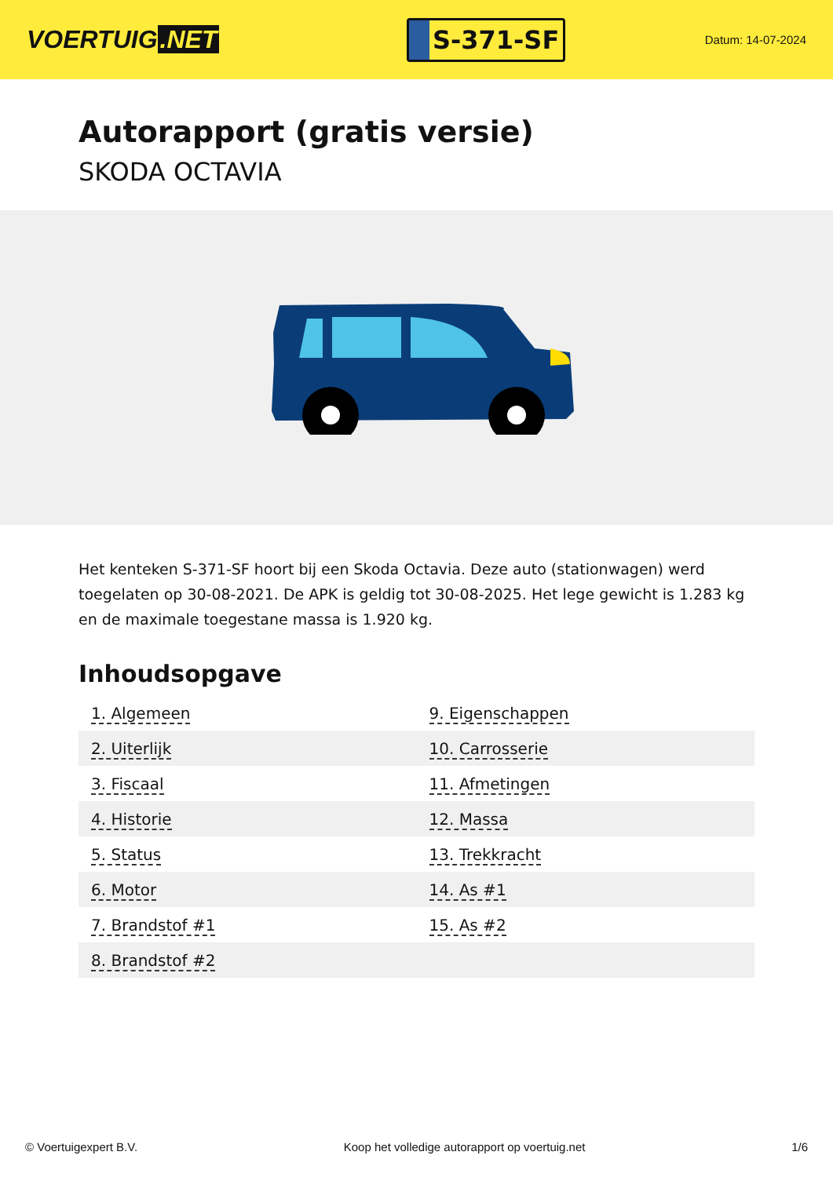VOERTUIG.NET
S-371-SF
Datum: 14-07-2024
Autorapport (gratis versie)
SKODA OCTAVIA
Het kenteken S-371-SF hoort bij een Skoda Octavia. Deze auto (stationwagen) werd toegelaten op 30-08-2021. De APK is geldig tot 30-08-2025. Het lege gewicht is 1.283 kg en de maximale toegestane massa is 1.920 kg.
Inhoudsopgave
| 1. Algemeen | 9. Eigenschappen |
| 2. Uiterlijk | 10. Carrosserie |
| 3. Fiscaal | 11. Afmetingen |
| 4. Historie | 12. Massa |
| 5. Status | 13. Trekkracht |
| 6. Motor | 14. As #1 |
| 7. Brandstof #1 | 15. As #2 |
| 8. Brandstof #2 | |
© Voertuigexpert B.V. Koop het volledige autorapport op voertuig.net 1/6